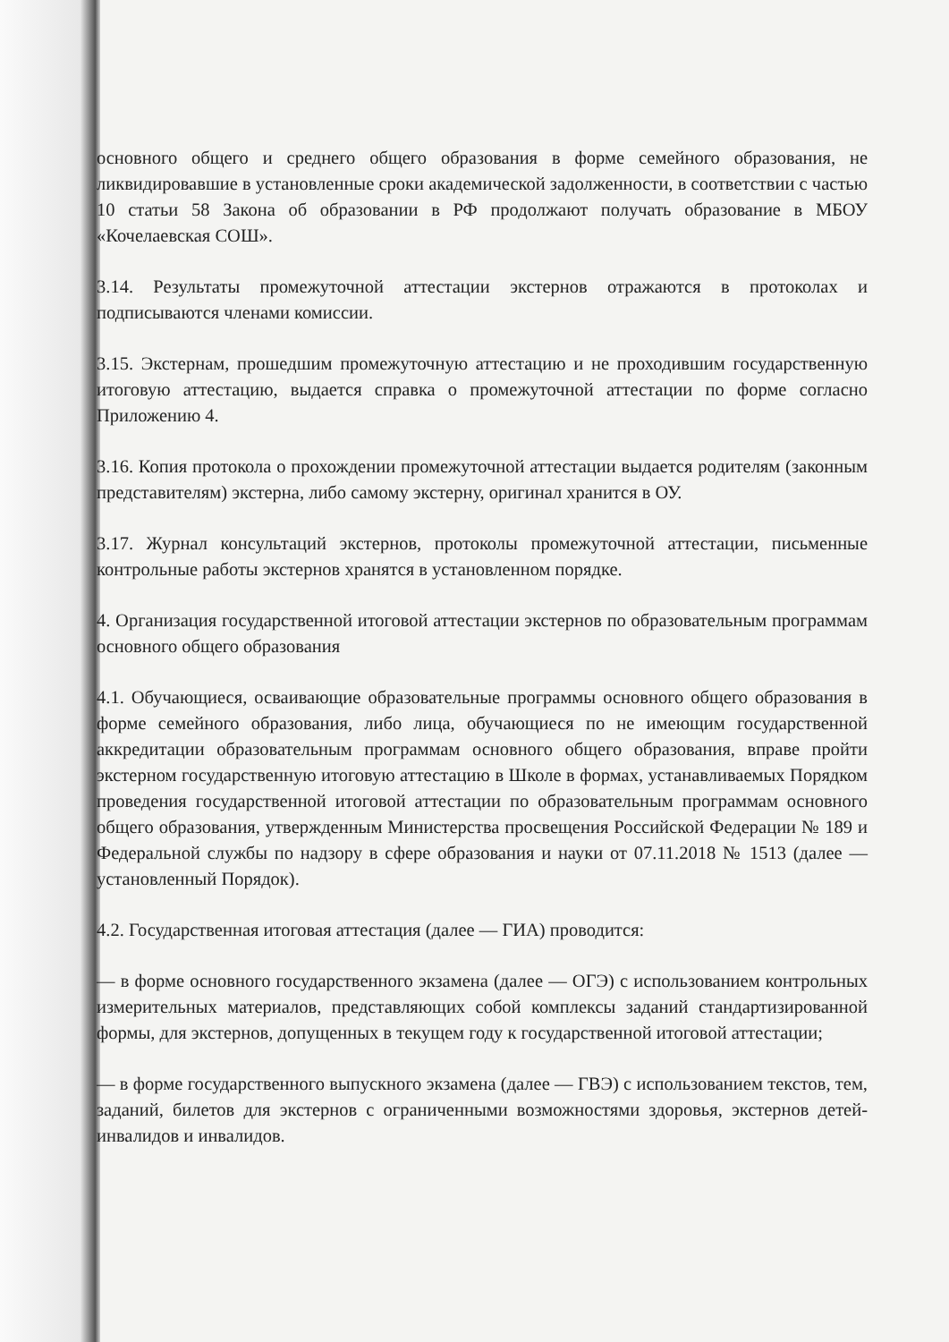основного общего и среднего общего образования в форме семейного образования, не ликвидировавшие в установленные сроки академической задолженности, в соответствии с частью 10 статьи 58 Закона об образовании в РФ продолжают получать образование в МБОУ «Кочелаевская СОШ».
3.14. Результаты промежуточной аттестации экстернов отражаются в протоколах и подписываются членами комиссии.
3.15. Экстернам, прошедшим промежуточную аттестацию и не проходившим государственную итоговую аттестацию, выдается справка о промежуточной аттестации по форме согласно Приложению 4.
3.16. Копия протокола о прохождении промежуточной аттестации выдается родителям (законным представителям) экстерна, либо самому экстерну, оригинал хранится в ОУ.
3.17. Журнал консультаций экстернов, протоколы промежуточной аттестации, письменные контрольные работы экстернов хранятся в установленном порядке.
4. Организация государственной итоговой аттестации экстернов по образовательным программам основного общего образования
4.1. Обучающиеся, осваивающие образовательные программы основного общего образования в форме семейного образования, либо лица, обучающиеся по не имеющим государственной аккредитации образовательным программам основного общего образования, вправе пройти экстерном государственную итоговую аттестацию в Школе в формах, устанавливаемых Порядком проведения государственной итоговой аттестации по образовательным программам основного общего образования, утвержденным Министерства просвещения Российской Федерации № 189 и Федеральной службы по надзору в сфере образования и науки от 07.11.2018 № 1513 (далее — установленный Порядок).
4.2. Государственная итоговая аттестация (далее — ГИА) проводится:
— в форме основного государственного экзамена (далее — ОГЭ) с использованием контрольных измерительных материалов, представляющих собой комплексы заданий стандартизированной формы, для экстернов, допущенных в текущем году к государственной итоговой аттестации;
— в форме государственного выпускного экзамена (далее — ГВЭ) с использованием текстов, тем, заданий, билетов для экстернов с ограниченными возможностями здоровья, экстернов детей-инвалидов и инвалидов.